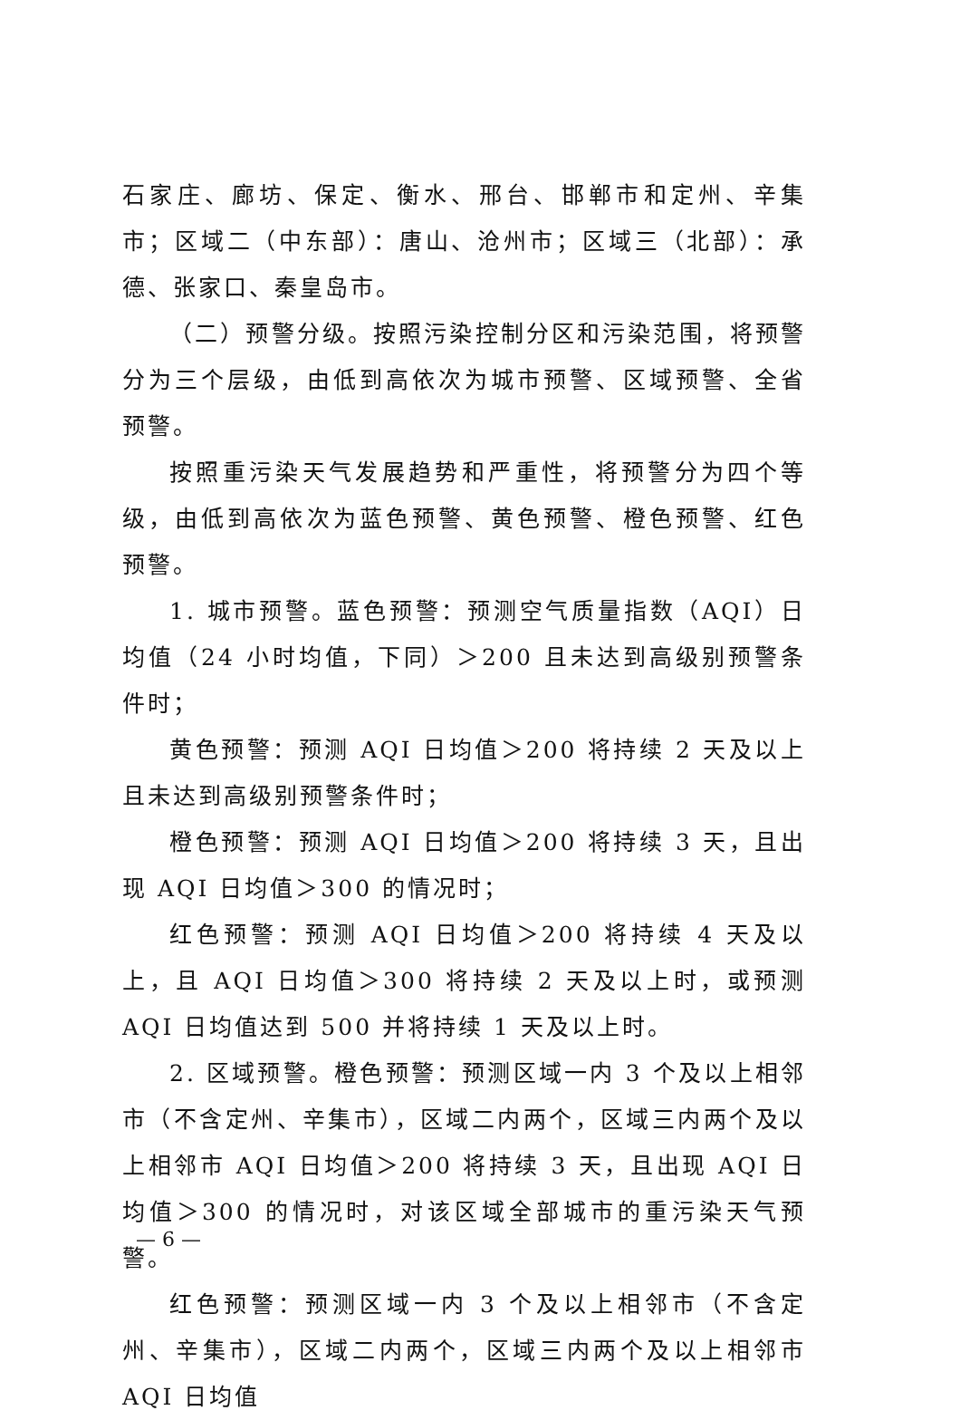石家庄、廊坊、保定、衡水、邢台、邯郸市和定州、辛集市；区域二（中东部）：唐山、沧州市；区域三（北部）：承德、张家口、秦皇岛市。
（二）预警分级。按照污染控制分区和污染范围，将预警分为三个层级，由低到高依次为城市预警、区域预警、全省预警。
按照重污染天气发展趋势和严重性，将预警分为四个等级，由低到高依次为蓝色预警、黄色预警、橙色预警、红色预警。
1. 城市预警。蓝色预警：预测空气质量指数（AQI）日均值（24 小时均值，下同）＞200 且未达到高级别预警条件时；
黄色预警：预测 AQI 日均值＞200 将持续 2 天及以上且未达到高级别预警条件时；
橙色预警：预测 AQI 日均值＞200 将持续 3 天，且出现 AQI 日均值＞300 的情况时；
红色预警：预测 AQI 日均值＞200 将持续 4 天及以上，且 AQI 日均值＞300 将持续 2 天及以上时，或预测 AQI 日均值达到 500 并将持续 1 天及以上时。
2. 区域预警。橙色预警：预测区域一内 3 个及以上相邻市（不含定州、辛集市），区域二内两个，区域三内两个及以上相邻市 AQI 日均值＞200 将持续 3 天，且出现 AQI 日均值＞300 的情况时，对该区域全部城市的重污染天气预警。
红色预警：预测区域一内 3 个及以上相邻市（不含定州、辛集市），区域二内两个，区域三内两个及以上相邻市 AQI 日均值
— 6 —